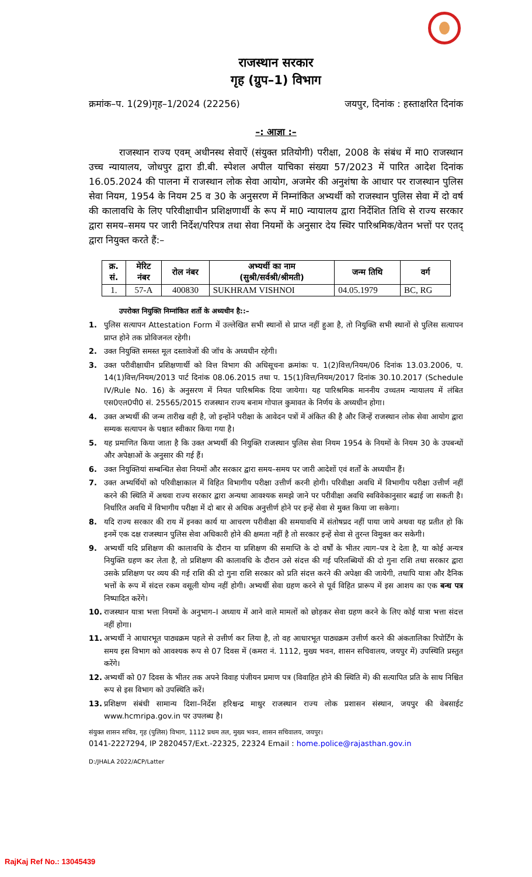राजस्थान सरकार
गृह (ग्रुप–1) विभाग
क्रमांक–प. 1(29)गृह–1/2024 (22256) जयपुर, दिनांक : हस्ताक्षरित दिनांक
–: आज्ञा :–
राजस्थान राज्य एवम् अधीनस्थ सेवाऐं (संयुक्त प्रतियोगी) परीक्षा, 2008 के संबंध में मा0 राजस्थान उच्च न्यायालय, जोधपुर द्वारा डी.बी. स्पेशल अपील याचिका संख्या 57/2023 में पारित आदेश दिनांक 16.05.2024 की पालना में राजस्थान लोक सेवा आयोग, अजमेर की अनुशंषा के आधार पर राजस्थान पुलिस सेवा नियम, 1954 के नियम 25 व 30 के अनुसरण में निम्नांकित अभ्यर्थी को राजस्थान पुलिस सेवा में दो वर्ष की कालावधि के लिए परिवीक्षाधीन प्रशिक्षणार्थी के रूप में मा0 न्यायालय द्वारा निर्देशित तिथि से राज्य सरकार द्वारा समय–समय पर जारी निर्देश/परिपत्र तथा सेवा नियमों के अनुसार देय स्थिर पारिश्रमिक/वेतन भत्तों पर एतद् द्वारा नियुक्त करते हैं:–
| क्र. सं. | मेरिट नंबर | रोल नंबर | अभ्यर्थी का नाम (सुश्री/सर्वश्री/श्रीमती) | जन्म तिथि | वर्ग |
| --- | --- | --- | --- | --- | --- |
| 1. | 57-A | 400830 | SUKHRAM VISHNOI | 04.05.1979 | BC, RG |
उपरोक्त नियुक्ति निम्नांकित शर्तो के अध्यधीन है::–
1. पुलिस सत्यापन Attestation Form में उल्लेखित सभी स्थानों से प्राप्त नहीं हुआ है, तो नियुक्ति सभी स्थानों से पुलिस सत्यापन प्राप्त होने तक प्रोविजनल रहेगी।
2. उक्त नियुक्ति समस्त मूल दस्तावेजों की जॉच के अध्यधीन रहेगी।
3. उक्त परीवीक्षाधीन प्रशिक्षणार्थी को वित्त विभाग की अधिसूचना क्रमांकः प. 1(2)वित्त/नियम/06 दिनांक 13.03.2006, प. 14(1)वित्त/नियम/2013 पार्ट दिनांक 08.06.2015 तथा प. 15(1)वित्त/नियम/2017 दिनांक 30.10.2017 (Schedule IV/Rule No. 16) के अनुसरण में नियत पारिश्रमिक दिया जायेगा। यह पारिश्रमिक माननीय उच्चतम न्यायालय में लंबित एस0एल0पी0 सं. 25565/2015 राजस्थान राज्य बनाम गोपाल कुमावत के निर्णय के अध्यधीन होगा।
4. उक्त अभ्यर्थी की जन्म तारीख वही है, जो इन्होंने परीक्षा के आवेदन पत्रों में अंकित की है और जिन्हें राजस्थान लोक सेवा आयोग द्वारा सम्यक सत्यापन के पश्चात स्वीकार किया गया है।
5. यह प्रमाणित किया जाता है कि उक्त अभ्यर्थी की नियुक्ति राजस्थान पुलिस सेवा नियम 1954 के नियमों के नियम 30 के उपबन्धों और अपेक्षाओं के अनुसार की गई हैं।
6. उक्त नियुक्तियां सम्बन्धित सेवा नियमों और सरकार द्वारा समय–समय पर जारी आदेशों एवं शर्तों के अध्यधीन हैं।
7. उक्त अभ्यर्थियों को परिवीक्षाकाल में विहित विभागीय परीक्षा उत्तीर्ण करनी होगी। परिवीक्षा अवधि में विभागीय परीक्षा उत्तीर्ण नहीं करने की स्थिति में अथवा राज्य सरकार द्वारा अन्यथा आवश्यक समझे जाने पर परीवीक्षा अवधि स्वविवेकानुसार बढाई जा सकती है। निर्धारित अवधि में विभागीय परीक्षा में दो बार से अधिक अनुत्तीर्ण होने पर इन्हें सेवा से मुक्त किया जा सकेगा।
8. यदि राज्य सरकार की राय में इनका कार्य या आचरण परीवीक्षा की समयावधि में संतोषप्रद नहीं पाया जाये अथवा यह प्रतीत हो कि इनमें एक दक्ष राजस्थान पुलिस सेवा अधिकारी होने की क्षमता नहीं है तो सरकार इन्हें सेवा से तुरन्त विमुक्त कर सकेगी।
9. अभ्यर्थी यदि प्रशिक्षण की कालावधि के दौरान या प्रशिक्षण की समाप्ति के दो वर्षों के भीतर त्याग–पत्र दे देता है, या कोई अन्यत्र नियुक्ति ग्रहण कर लेता है, तो प्रशिक्षण की कालावधि के दौरान उसे संदत्त की गई परिलब्धियों की दो गुना राशि तथा सरकार द्वारा उसके प्रशिक्षण पर व्यय की गई राशि की दो गुना राशि सरकार को प्रति संदत्त करने की अपेक्षा की जायेगी, तथापि यात्रा और दैनिक भत्तों के रूप में संदत्त रकम वसूली योग्य नहीं होगी। अभ्यर्थी सेवा ग्रहण करने से पूर्व विहित प्रारूप में इस आशय का एक बन्ध पत्र निष्पादित करेंगे।
10. राजस्थान यात्रा भत्ता नियमों के अनुभाग–I अध्याय में आने वाले मामलों को छोड़कर सेवा ग्रहण करने के लिए कोई यात्रा भत्ता संदत्त नहीं होगा।
11. अभ्यर्थी ने आधारभूत पाठ्यक्रम पहले से उत्तीर्ण कर लिया है, तो वह आधारभूत पाठ्यक्रम उत्तीर्ण करने की अंकतालिका रिपोर्टिंग के समय इस विभाग को आवश्यक रूप से 07 दिवस में (कमरा नं. 1112, मुख्य भवन, शासन सचिवालय, जयपुर में) उपस्थिति प्रस्तुत करेंगे।
12. अभ्यर्थी को 07 दिवस के भीतर तक अपने विवाह पंजीयन प्रमाण पत्र (विवाहित होने की स्थिति में) की सत्यापित प्रति के साथ निश्चित रूप से इस विभाग को उपस्थिति करें।
13. प्रशिक्षण संबंधी सामान्य दिशा–निर्देश हरिश्चन्द्र माथुर राजस्थान राज्य लोक प्रशासन संस्थान, जयपुर की वेबसाईट www.hcmripa.gov.in पर उपलब्ध है।
संयुक्त शासन सचिव, गृह (पुलिस) विभाग, 1112 प्रथम तल, मुख्य भवन, शासन सचिवालय, जयपुर।
0141-2227294, IP 2820457/Ext.-22325, 22324 Email : home.police@rajasthan.gov.in
D:/JHALA 2022/ACP/Latter
RajKaj Ref No.: 13045439